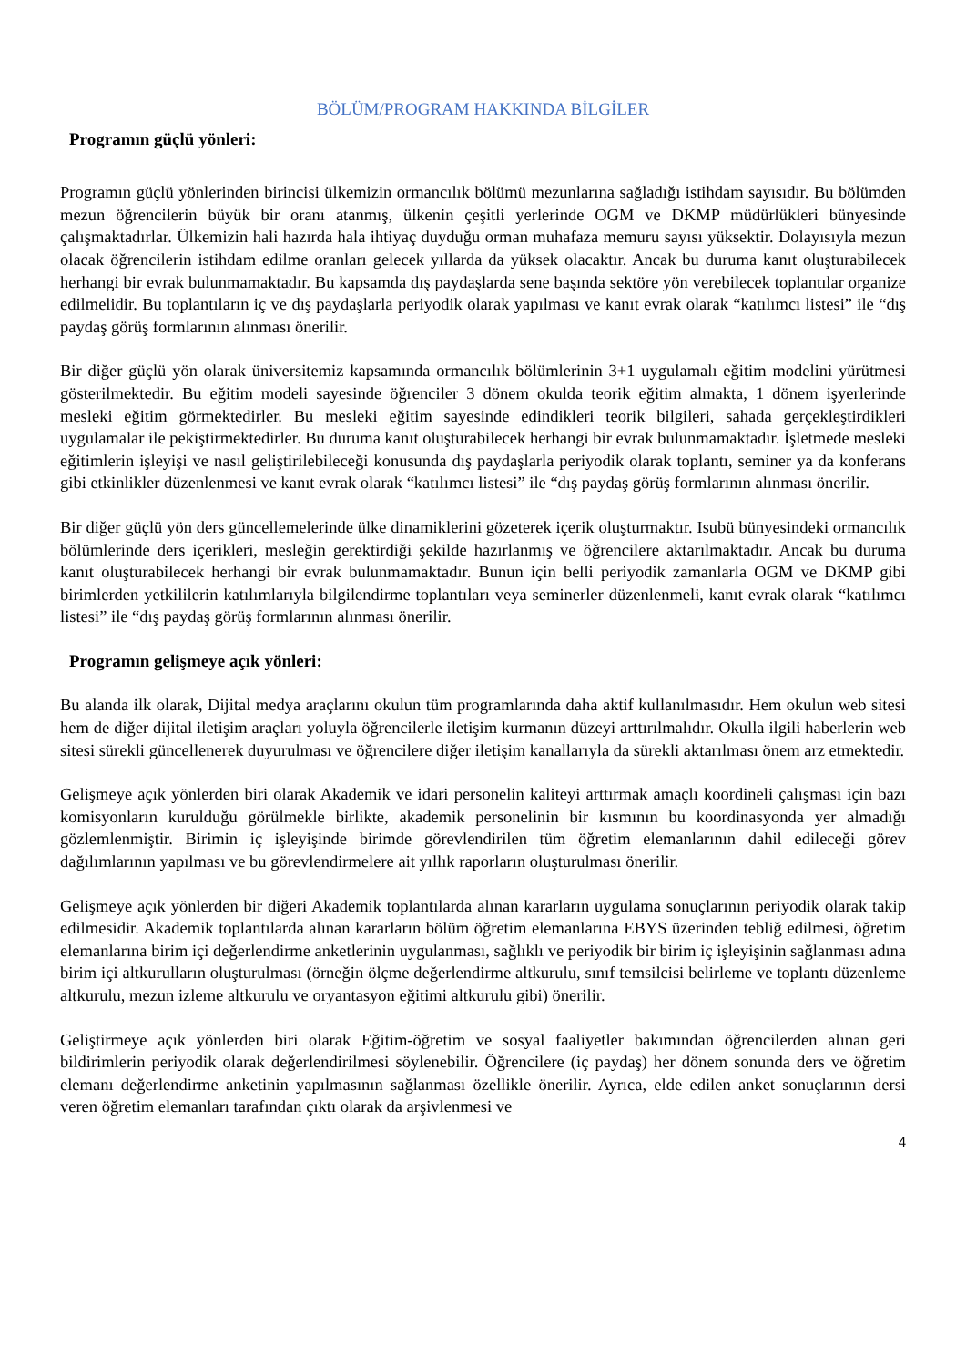BÖLÜM/PROGRAM HAKKINDA BİLGİLER
Programın güçlü yönleri:
Programın güçlü yönlerinden birincisi ülkemizin ormancılık bölümü mezunlarına sağladığı istihdam sayısıdır. Bu bölümden mezun öğrencilerin büyük bir oranı atanmış, ülkenin çeşitli yerlerinde OGM ve DKMP müdürlükleri bünyesinde çalışmaktadırlar. Ülkemizin hali hazırda hala ihtiyaç duyduğu orman muhafaza memuru sayısı yüksektir. Dolayısıyla mezun olacak öğrencilerin istihdam edilme oranları gelecek yıllarda da yüksek olacaktır. Ancak bu duruma kanıt oluşturabilecek herhangi bir evrak bulunmamaktadır. Bu kapsamda dış paydaşlarda sene başında sektöre yön verebilecek toplantılar organize edilmelidir. Bu toplantıların iç ve dış paydaşlarla periyodik olarak yapılması ve kanıt evrak olarak “katılımcı listesi” ile “dış paydaş görüş formlarının alınması önerilir.
Bir diğer güçlü yön olarak üniversitemiz kapsamında ormancılık bölümlerinin 3+1 uygulamalı eğitim modelini yürütmesi gösterilmektedir. Bu eğitim modeli sayesinde öğrenciler 3 dönem okulda teorik eğitim almakta, 1 dönem işyerlerinde mesleki eğitim görmektedirler. Bu mesleki eğitim sayesinde edindikleri teorik bilgileri, sahada gerçekleştirdikleri uygulamalar ile pekiştirmektedirler. Bu duruma kanıt oluşturabilecek herhangi bir evrak bulunmamaktadır. İşletmede mesleki eğitimlerin işleyişi ve nasıl geliştirilebileceği konusunda dış paydaşlarla periyodik olarak toplantı, seminer ya da konferans gibi etkinlikler düzenlenmesi ve kanıt evrak olarak “katılımcı listesi” ile “dış paydaş görüş formlarının alınması önerilir.
Bir diğer güçlü yön ders güncellemelerinde ülke dinamiklerini gözeterek içerik oluşturmaktır. Isubü bünyesindeki ormancılık bölümlerinde ders içerikleri, mesleğin gerektirdiği şekilde hazırlanmış ve öğrencilere aktarılmaktadır. Ancak bu duruma kanıt oluşturabilecek herhangi bir evrak bulunmamaktadır. Bunun için belli periyodik zamanlarla OGM ve DKMP gibi birimlerden yetkililerin katılımlarıyla bilgilendirme toplantıları veya seminerler düzenlenmeli, kanıt evrak olarak “katılımcı listesi” ile “dış paydaş görüş formlarının alınması önerilir.
Programın gelişmeye açık yönleri:
Bu alanda ilk olarak, Dijital medya araçlarını okulun tüm programlarında daha aktif kullanılmasıdır. Hem okulun web sitesi hem de diğer dijital iletişim araçları yoluyla öğrencilerle iletişim kurmanın düzeyi arttırılmalıdır. Okulla ilgili haberlerin web sitesi sürekli güncellenerek duyurulması ve öğrencilere diğer iletişim kanallarıyla da sürekli aktarılması önem arz etmektedir.
Gelişmeye açık yönlerden biri olarak Akademik ve idari personelin kaliteyi arttırmak amaçlı koordineli çalışması için bazı komisyonların kurulduğu görülmekle birlikte, akademik personelinin bir kısmının bu koordinasyonda yer almadığı gözlemlenmiştir. Birimin iç işleyişinde birimde görevlendirilen tüm öğretim elemanlarının dahil edileceği görev dağılımlarının yapılması ve bu görevlendirmelere ait yıllık raporların oluşturulması önerilir.
Gelişmeye açık yönlerden bir diğeri Akademik toplantılarda alınan kararların uygulama sonuçlarının periyodik olarak takip edilmesidir. Akademik toplantılarda alınan kararların bölüm öğretim elemanlarına EBYS üzerinden tebliğ edilmesi, öğretim elemanlarına birim içi değerlendirme anketlerinin uygulanması, sağlıklı ve periyodik bir birim iç işleyişinin sağlanması adına birim içi altkurulların oluşturulması (örneğin ölçme değerlendirme altkurulu, sınıf temsilcisi belirleme ve toplantı düzenleme altkurulu, mezun izleme altkurulu ve oryantasyon eğitimi altkurulu gibi) önerilir.
Geliştirmeye açık yönlerden biri olarak Eğitim-öğretim ve sosyal faaliyetler bakımından öğrencilerden alınan geri bildirimlerin periyodik olarak değerlendirilmesi söylenebilir. Öğrencilere (iç paydaş) her dönem sonunda ders ve öğretim elemanı değerlendirme anketinin yapılmasının sağlanması özellikle önerilir. Ayrıca, elde edilen anket sonuçlarının dersi veren öğretim elemanları tarafından çıktı olarak da arşivlenmesi ve
4